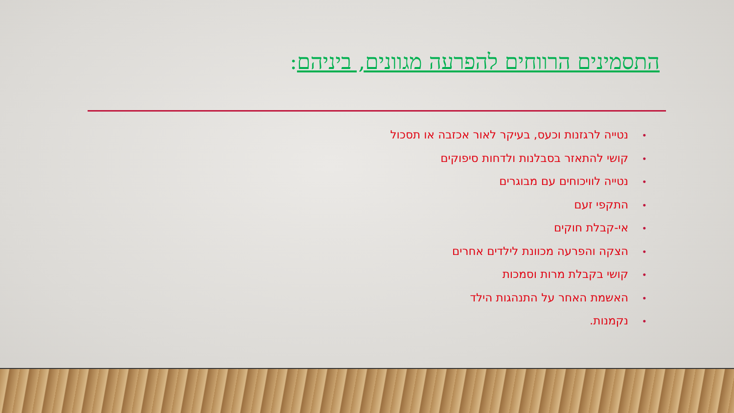התסמינים הרווחים להפרעה מגוונים, ביניהם:
• נטייה לרגזנות וכעס, בעיקר לאור אכזבה או תסכול
• קושי להתאזר בסבלנות ולדחות סיפוקים
• נטייה לוויכוחים עם מבוגרים
• התקפי זעם
• אי-קבלת חוקים
• הצקה והפרעה מכוונת לילדים אחרים
• קושי בקבלת מרות וסמכות
• האשמת האחר על התנהגות הילד
• נקמנות.